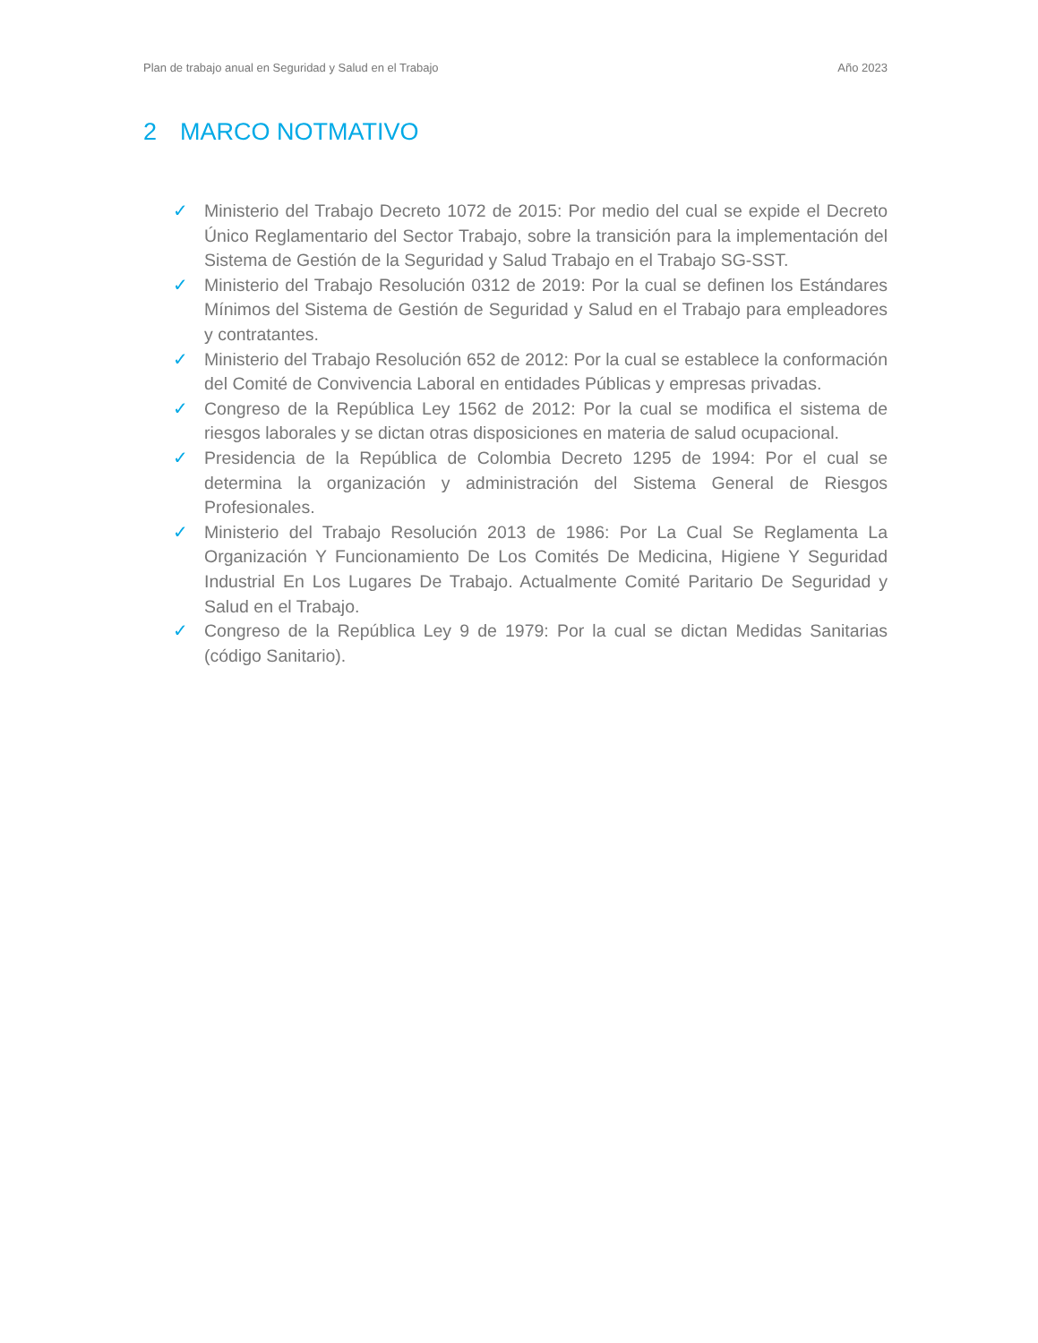Plan de trabajo anual en Seguridad y Salud en el Trabajo
Año 2023
2 MARCO NOTMATIVO
✓ Ministerio del Trabajo Decreto 1072 de 2015: Por medio del cual se expide el Decreto Único Reglamentario del Sector Trabajo, sobre la transición para la implementación del Sistema de Gestión de la Seguridad y Salud Trabajo en el Trabajo SG-SST.
✓ Ministerio del Trabajo Resolución 0312 de 2019: Por la cual se definen los Estándares Mínimos del Sistema de Gestión de Seguridad y Salud en el Trabajo para empleadores y contratantes.
✓ Ministerio del Trabajo Resolución 652 de 2012: Por la cual se establece la conformación del Comité de Convivencia Laboral en entidades Públicas y empresas privadas.
✓ Congreso de la República Ley 1562 de 2012: Por la cual se modifica el sistema de riesgos laborales y se dictan otras disposiciones en materia de salud ocupacional.
✓ Presidencia de la República de Colombia Decreto 1295 de 1994: Por el cual se determina la organización y administración del Sistema General de Riesgos Profesionales.
✓ Ministerio del Trabajo Resolución 2013 de 1986: Por La Cual Se Reglamenta La Organización Y Funcionamiento De Los Comités De Medicina, Higiene Y Seguridad Industrial En Los Lugares De Trabajo. Actualmente Comité Paritario De Seguridad y Salud en el Trabajo.
✓ Congreso de la República Ley 9 de 1979: Por la cual se dictan Medidas Sanitarias (código Sanitario).